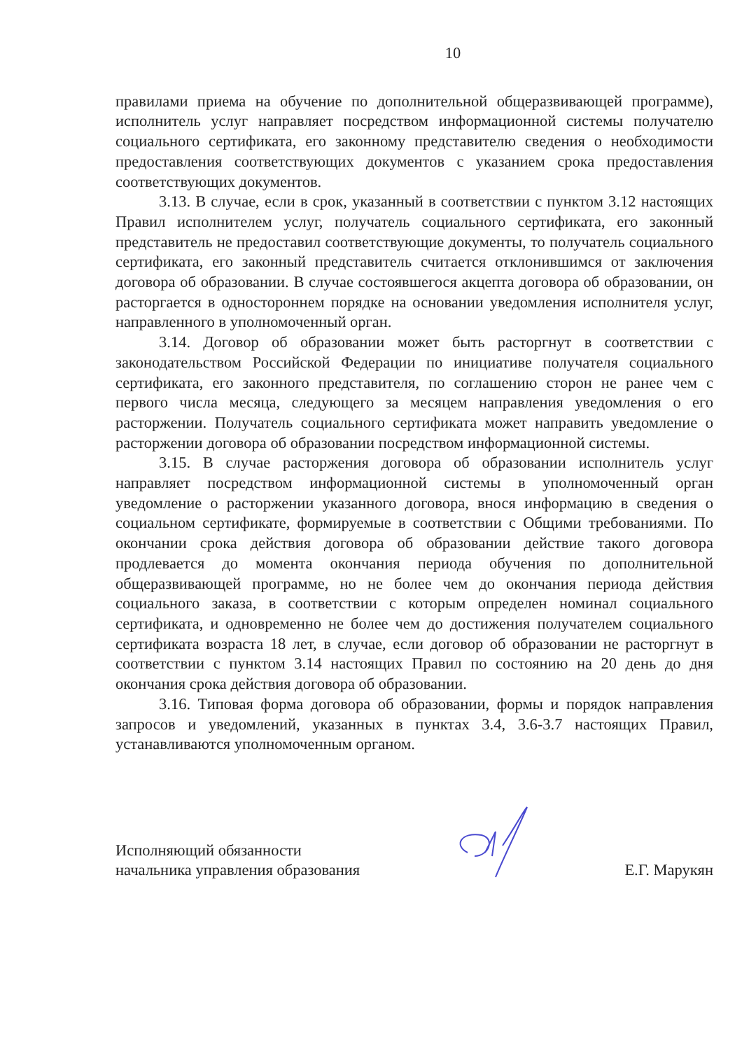10
правилами приема на обучение по дополнительной общеразвивающей программе), исполнитель услуг направляет посредством информационной системы получателю социального сертификата, его законному представителю сведения о необходимости предоставления соответствующих документов с указанием срока предоставления соответствующих документов.
3.13. В случае, если в срок, указанный в соответствии с пунктом 3.12 настоящих Правил исполнителем услуг, получатель социального сертификата, его законный представитель не предоставил соответствующие документы, то получатель социального сертификата, его законный представитель считается отклонившимся от заключения договора об образовании. В случае состоявшегося акцепта договора об образовании, он расторгается в одностороннем порядке на основании уведомления исполнителя услуг, направленного в уполномоченный орган.
3.14. Договор об образовании может быть расторгнут в соответствии с законодательством Российской Федерации по инициативе получателя социального сертификата, его законного представителя, по соглашению сторон не ранее чем с первого числа месяца, следующего за месяцем направления уведомления о его расторжении. Получатель социального сертификата может направить уведомление о расторжении договора об образовании посредством информационной системы.
3.15. В случае расторжения договора об образовании исполнитель услуг направляет посредством информационной системы в уполномоченный орган уведомление о расторжении указанного договора, внося информацию в сведения о социальном сертификате, формируемые в соответствии с Общими требованиями. По окончании срока действия договора об образовании действие такого договора продлевается до момента окончания периода обучения по дополнительной общеразвивающей программе, но не более чем до окончания периода действия социального заказа, в соответствии с которым определен номинал социального сертификата, и одновременно не более чем до достижения получателем социального сертификата возраста 18 лет, в случае, если договор об образовании не расторгнут в соответствии с пунктом 3.14 настоящих Правил по состоянию на 20 день до дня окончания срока действия договора об образовании.
3.16. Типовая форма договора об образовании, формы и порядок направления запросов и уведомлений, указанных в пунктах 3.4, 3.6-3.7 настоящих Правил, устанавливаются уполномоченным органом.
Исполняющий обязанности
начальника управления образования
Е.Г. Марукян